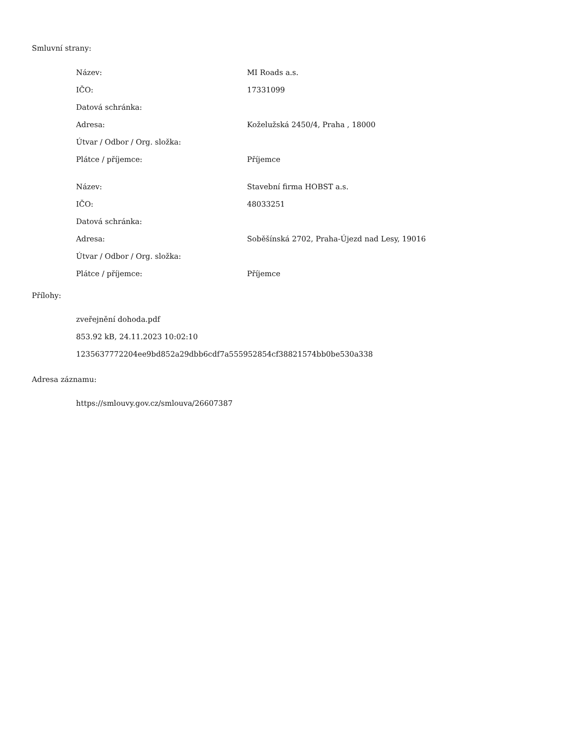Smluvní strany:
| Název: | MI Roads a.s. |
| IČO: | 17331099 |
| Datová schránka: | |
| Adresa: | Koželužská 2450/4, Praha , 18000 |
| Útvar / Odbor / Org. složka: | |
| Plátce / příjemce: | Příjemce |
| Název: | Stavební firma HOBST a.s. |
| IČO: | 48033251 |
| Datová schránka: | |
| Adresa: | Soběšínská 2702, Praha-Újezd nad Lesy, 19016 |
| Útvar / Odbor / Org. složka: | |
| Plátce / příjemce: | Příjemce |
Přílohy:
zveřejnění dohoda.pdf
853.92 kB, 24.11.2023 10:02:10
1235637772204ee9bd852a29dbb6cdf7a555952854cf38821574bb0be530a338
Adresa záznamu:
https://smlouvy.gov.cz/smlouva/26607387